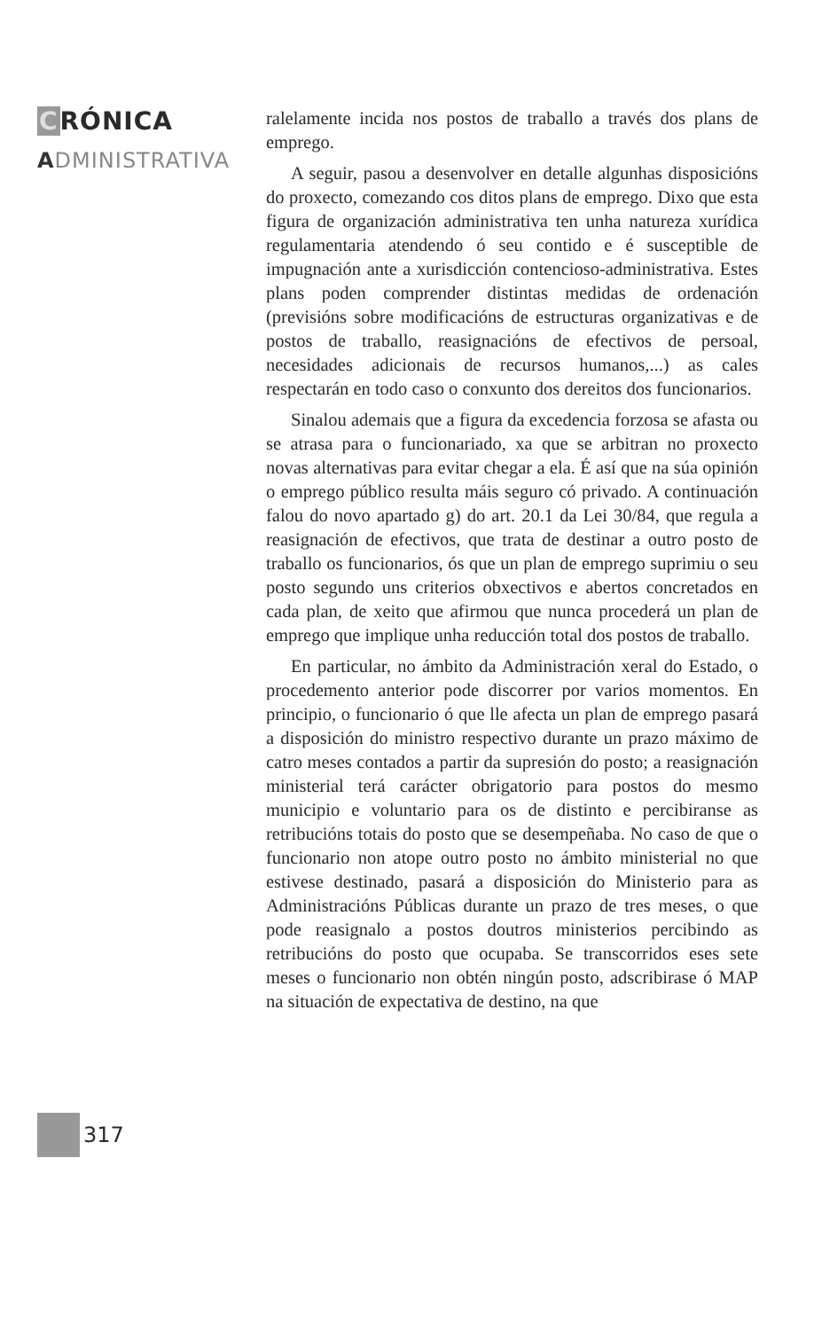CRÓNICA
ADMINISTRATIVA
317
ralelamente incida nos postos de traballo a través dos plans de emprego.
A seguir, pasou a desenvolver en detalle algunhas disposicións do proxecto, comezando cos ditos plans de emprego. Dixo que esta figura de organización administrativa ten unha natureza xurídica regulamentaria atendendo ó seu contido e é susceptible de impugnación ante a xurisdicción contencioso-administrativa. Estes plans poden comprender distintas medidas de ordenación (previsións sobre modificacións de estructuras organizativas e de postos de traballo, reasignacións de efectivos de persoal, necesidades adicionais de recursos humanos,...) as cales respectarán en todo caso o conxunto dos dereitos dos funcionarios.
Sinalou ademais que a figura da excedencia forzosa se afasta ou se atrasa para o funcionariado, xa que se arbitran no proxecto novas alternativas para evitar chegar a ela. É así que na súa opinión o emprego público resulta máis seguro có privado. A continuación falou do novo apartado g) do art. 20.1 da Lei 30/84, que regula a reasignación de efectivos, que trata de destinar a outro posto de traballo os funcionarios, ós que un plan de emprego suprimiu o seu posto segundo uns criterios obxectivos e abertos concretados en cada plan, de xeito que afirmou que nunca procederá un plan de emprego que implique unha reducción total dos postos de traballo.
En particular, no ámbito da Administración xeral do Estado, o procedemento anterior pode discorrer por varios momentos. En principio, o funcionario ó que lle afecta un plan de emprego pasará a disposición do ministro respectivo durante un prazo máximo de catro meses contados a partir da supresión do posto; a reasignación ministerial terá carácter obrigatorio para postos do mesmo municipio e voluntario para os de distinto e percibiranse as retribucións totais do posto que se desempeñaba. No caso de que o funcionario non atope outro posto no ámbito ministerial no que estivese destinado, pasará a disposición do Ministerio para as Administracións Públicas durante un prazo de tres meses, o que pode reasignalo a postos doutros ministerios percibindo as retribucións do posto que ocupaba. Se transcorridos eses sete meses o funcionario non obtén ningún posto, adscribirase ó MAP na situación de expectativa de destino, na que